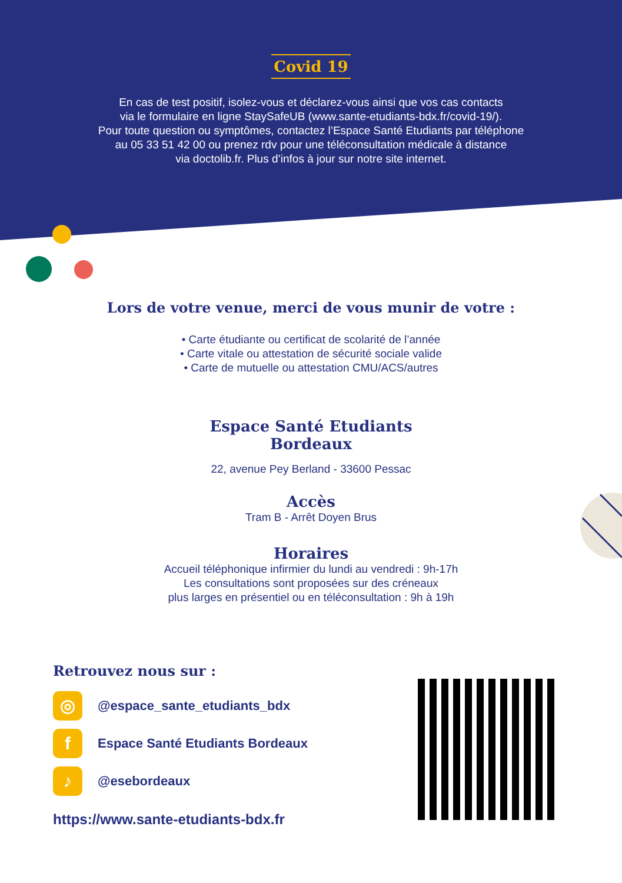Covid 19
En cas de test positif, isolez-vous et déclarez-vous ainsi que vos cas contacts
via le formulaire en ligne StaySafeUB (www.sante-etudiants-bdx.fr/covid-19/).
Pour toute question ou symptômes, contactez l’Espace Santé Etudiants par téléphone
au 05 33 51 42 00 ou prenez rdv pour une téléconsultation médicale à distance
via doctolib.fr. Plus d’infos à jour sur notre site internet.
Lors de votre venue, merci de vous munir de votre :
• Carte étudiante ou certificat de scolarité de l’année
• Carte vitale ou attestation de sécurité sociale valide
• Carte de mutuelle ou attestation CMU/ACS/autres
Espace Santé Etudiants
Bordeaux
22, avenue Pey Berland - 33600 Pessac
Accès
Tram B - Arrêt Doyen Brus
Horaires
Accueil téléphonique infirmier du lundi au vendredi : 9h-17h
Les consultations sont proposées sur des créneaux
plus larges en présentiel ou en téléconsultation : 9h à 19h
Retrouvez nous sur :
◎
@espace_sante_etudiants_bdx
f
Espace Santé Etudiants Bordeaux
♪
@esebordeaux
https://www.sante-etudiants-bdx.fr